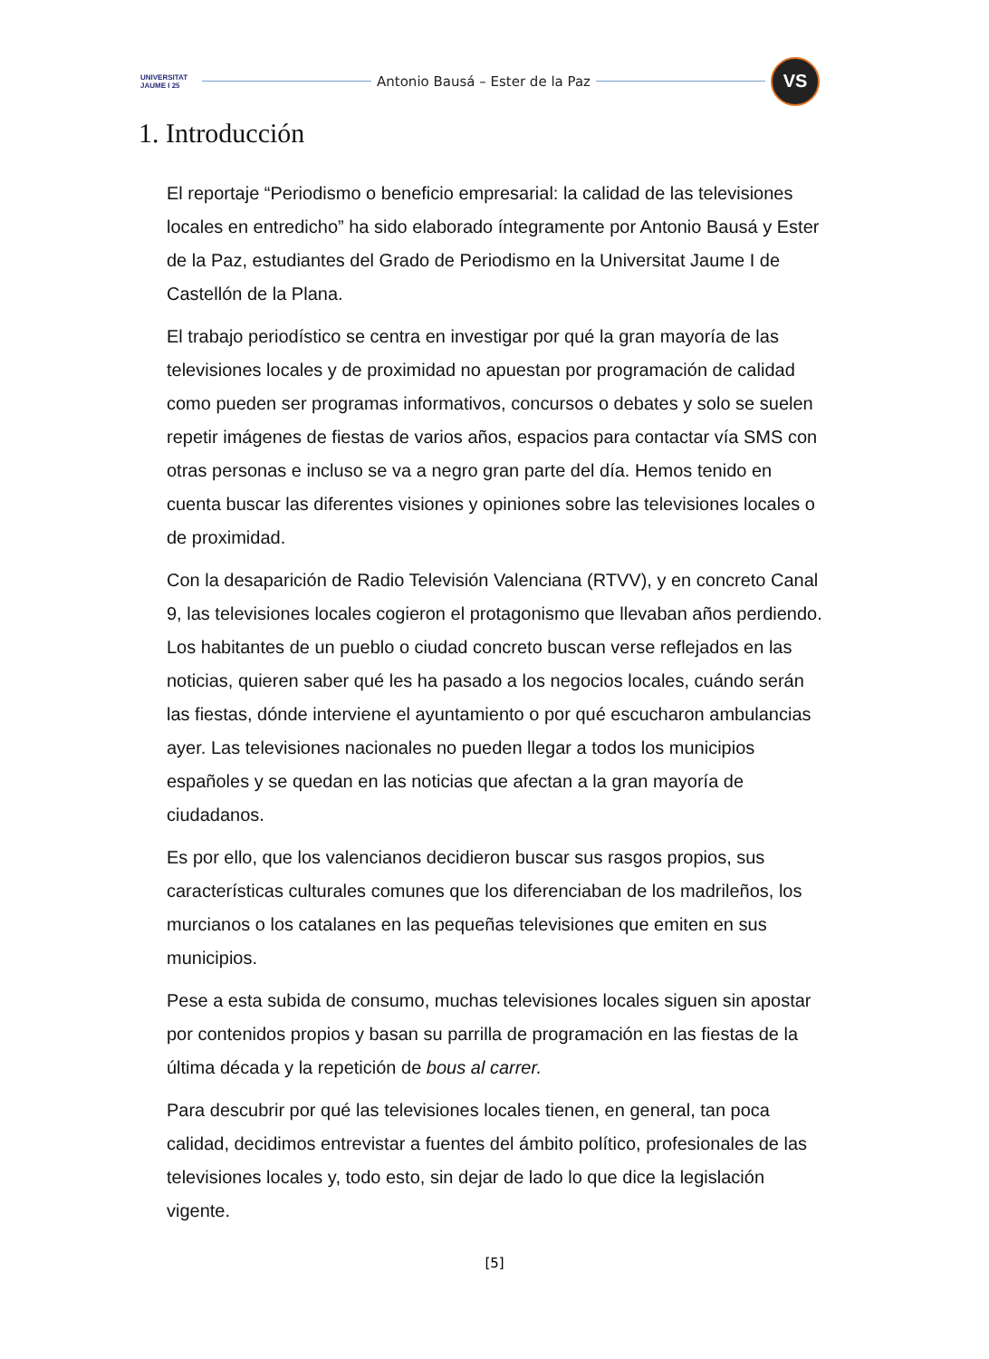UNIVERSITAT
JAUME I 25
Antonio Bausá – Ester de la Paz
VS
1. Introducción
El reportaje “Periodismo o beneficio empresarial: la calidad de las televisiones locales en entredicho” ha sido elaborado íntegramente por Antonio Bausá y Ester de la Paz, estudiantes del Grado de Periodismo en la Universitat Jaume I de Castellón de la Plana.
El trabajo periodístico se centra en investigar por qué la gran mayoría de las televisiones locales y de proximidad no apuestan por programación de calidad como pueden ser programas informativos, concursos o debates y solo se suelen repetir imágenes de fiestas de varios años, espacios para contactar vía SMS con otras personas e incluso se va a negro gran parte del día. Hemos tenido en cuenta buscar las diferentes visiones y opiniones sobre las televisiones locales o de proximidad.
Con la desaparición de Radio Televisión Valenciana (RTVV), y en concreto Canal 9, las televisiones locales cogieron el protagonismo que llevaban años perdiendo. Los habitantes de un pueblo o ciudad concreto buscan verse reflejados en las noticias, quieren saber qué les ha pasado a los negocios locales, cuándo serán las fiestas, dónde interviene el ayuntamiento o por qué escucharon ambulancias ayer. Las televisiones nacionales no pueden llegar a todos los municipios españoles y se quedan en las noticias que afectan a la gran mayoría de ciudadanos.
Es por ello, que los valencianos decidieron buscar sus rasgos propios, sus características culturales comunes que los diferenciaban de los madrileños, los murcianos o los catalanes en las pequeñas televisiones que emiten en sus municipios.
Pese a esta subida de consumo, muchas televisiones locales siguen sin apostar por contenidos propios y basan su parrilla de programación en las fiestas de la última década y la repetición de bous al carrer.
Para descubrir por qué las televisiones locales tienen, en general, tan poca calidad, decidimos entrevistar a fuentes del ámbito político, profesionales de las televisiones locales y, todo esto, sin dejar de lado lo que dice la legislación vigente.
[5]